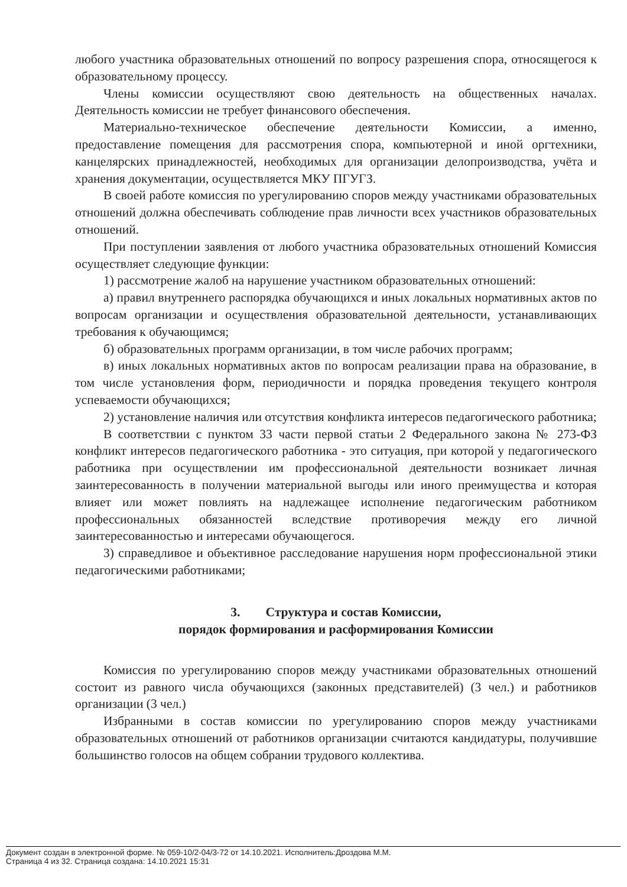любого участника образовательных отношений по вопросу разрешения спора, относящегося к образовательному процессу.
Члены комиссии осуществляют свою деятельность на общественных началах. Деятельность комиссии не требует финансового обеспечения.
Материально-техническое обеспечение деятельности Комиссии, а именно, предоставление помещения для рассмотрения спора, компьютерной и иной оргтехники, канцелярских принадлежностей, необходимых для организации делопроизводства, учёта и хранения документации, осуществляется МКУ ПГУГЗ.
В своей работе комиссия по урегулированию споров между участниками образовательных отношений должна обеспечивать соблюдение прав личности всех участников образовательных отношений.
При поступлении заявления от любого участника образовательных отношений Комиссия осуществляет следующие функции:
1) рассмотрение жалоб на нарушение участником образовательных отношений:
а) правил внутреннего распорядка обучающихся и иных локальных нормативных актов по вопросам организации и осуществления образовательной деятельности, устанавливающих требования к обучающимся;
б) образовательных программ организации, в том числе рабочих программ;
в) иных локальных нормативных актов по вопросам реализации права на образование, в том числе установления форм, периодичности и порядка проведения текущего контроля успеваемости обучающихся;
2) установление наличия или отсутствия конфликта интересов педагогического работника;
В соответствии с пунктом 33 части первой статьи 2 Федерального закона № 273-ФЗ конфликт интересов педагогического работника - это ситуация, при которой у педагогического работника при осуществлении им профессиональной деятельности возникает личная заинтересованность в получении материальной выгоды или иного преимущества и которая влияет или может повлиять на надлежащее исполнение педагогическим работником профессиональных обязанностей вследствие противоречия между его личной заинтересованностью и интересами обучающегося.
3) справедливое и объективное расследование нарушения норм профессиональной этики педагогическими работниками;
3. Структура и состав Комиссии,
порядок формирования и расформирования Комиссии
Комиссия по урегулированию споров между участниками образовательных отношений состоит из равного числа обучающихся (законных представителей) (3 чел.) и работников организации (3 чел.)
Избранными в состав комиссии по урегулированию споров между участниками образовательных отношений от работников организации считаются кандидатуры, получившие большинство голосов на общем собрании трудового коллектива.
Документ создан в электронной форме. № 059-10/2-04/3-72 от 14.10.2021. Исполнитель:Дроздова М.М.
Страница 4 из 32. Страница создана: 14.10.2021 15:31